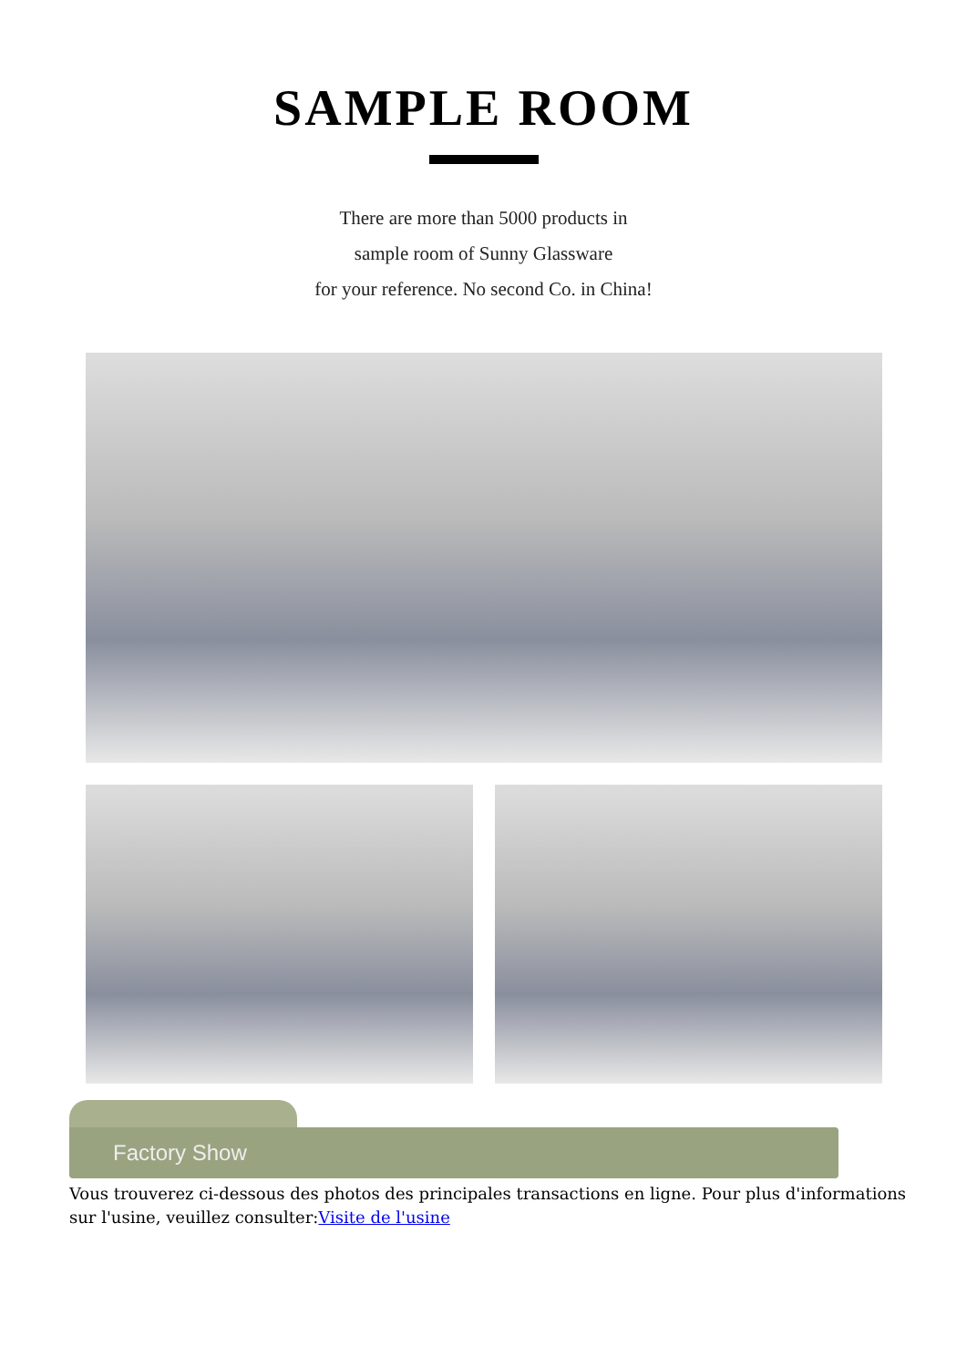SAMPLE ROOM
There are more than 5000 products in
sample room of Sunny Glassware
for your reference. No second Co. in China!
Factory Show
Vous trouverez ci-dessous des photos des principales transactions en ligne. Pour plus d'informations sur l'usine, veuillez consulter:Visite de l'usine